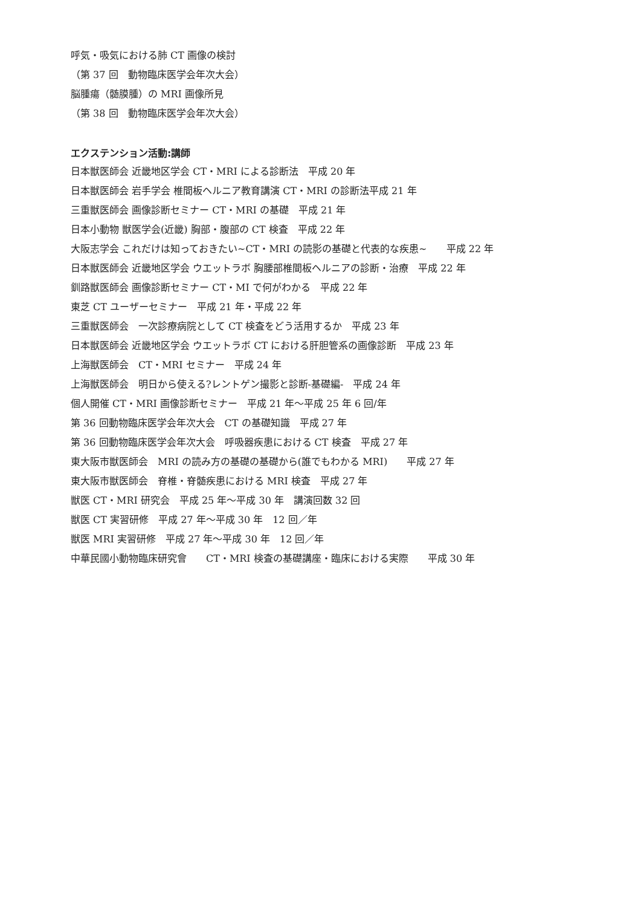呼気・吸気における肺 CT 画像の検討
（第 37 回　動物臨床医学会年次大会）
脳腫瘍（髄膜腫）の MRI 画像所見
（第 38 回　動物臨床医学会年次大会）
エクステンション活動:講師
日本獣医師会 近畿地区学会 CT・MRI による診断法　平成 20 年
日本獣医師会 岩手学会 椎間板ヘルニア教育講演 CT・MRI の診断法平成 21 年
三重獣医師会 画像診断セミナー CT・MRI の基礎　平成 21 年
日本小動物 獣医学会(近畿) 胸部・腹部の CT 検査　平成 22 年
大阪志学会 これだけは知っておきたい~CT・MRI の読影の基礎と代表的な疾患~　　平成 22 年
日本獣医師会 近畿地区学会 ウエットラボ 胸腰部椎間板ヘルニアの診断・治療　平成 22 年
釧路獣医師会 画像診断セミナー CT・MI で何がわかる　平成 22 年
東芝 CT ユーザーセミナー　平成 21 年・平成 22 年
三重獣医師会　一次診療病院として CT 検査をどう活用するか　平成 23 年
日本獣医師会 近畿地区学会 ウエットラボ CT における肝胆管系の画像診断　平成 23 年
上海獣医師会　CT・MRI セミナー　平成 24 年
上海獣医師会　明日から使える?レントゲン撮影と診断-基礎編-　平成 24 年
個人開催 CT・MRI 画像診断セミナー　平成 21 年～平成 25 年 6 回/年
第 36 回動物臨床医学会年次大会　CT の基礎知識　平成 27 年
第 36 回動物臨床医学会年次大会　呼吸器疾患における CT 検査　平成 27 年
東大阪市獣医師会　MRI の読み方の基礎の基礎から(誰でもわかる MRI)　　平成 27 年
東大阪市獣医師会　脊椎・脊髄疾患における MRI 検査　平成 27 年
獣医 CT・MRI 研究会　平成 25 年～平成 30 年　講演回数 32 回
獣医 CT 実習研修　平成 27 年～平成 30 年　12 回／年
獣医 MRI 実習研修　平成 27 年～平成 30 年　12 回／年
中華民國小動物臨床研究會　　CT・MRI 検査の基礎講座・臨床における実際　　平成 30 年